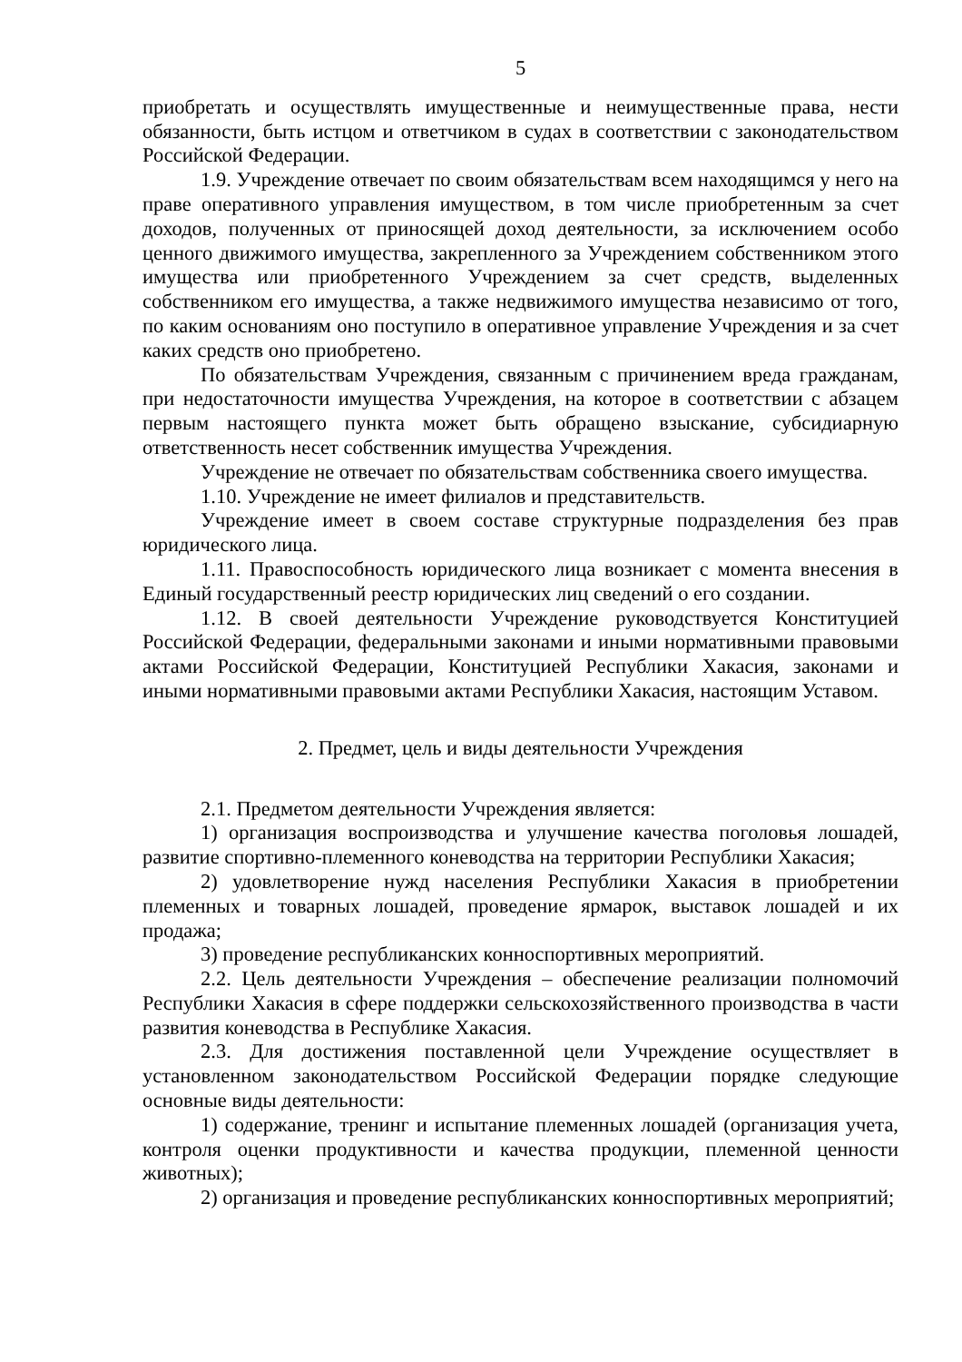5
приобретать и осуществлять имущественные и неимущественные права, нести обязанности, быть истцом и ответчиком в судах в соответствии с законодательством Российской Федерации.
1.9. Учреждение отвечает по своим обязательствам всем находящимся у него на праве оперативного управления имуществом, в том числе приобретенным за счет доходов, полученных от приносящей доход деятельности, за исключением особо ценного движимого имущества, закрепленного за Учреждением собственником этого имущества или приобретенного Учреждением за счет средств, выделенных собственником его имущества, а также недвижимого имущества независимо от того, по каким основаниям оно поступило в оперативное управление Учреждения и за счет каких средств оно приобретено.
По обязательствам Учреждения, связанным с причинением вреда гражданам, при недостаточности имущества Учреждения, на которое в соответствии с абзацем первым настоящего пункта может быть обращено взыскание, субсидиарную ответственность несет собственник имущества Учреждения.
Учреждение не отвечает по обязательствам собственника своего имущества.
1.10. Учреждение не имеет филиалов и представительств.
Учреждение имеет в своем составе структурные подразделения без прав юридического лица.
1.11. Правоспособность юридического лица возникает с момента внесения в Единый государственный реестр юридических лиц сведений о его создании.
1.12. В своей деятельности Учреждение руководствуется Конституцией Российской Федерации, федеральными законами и иными нормативными правовыми актами Российской Федерации, Конституцией Республики Хакасия, законами и иными нормативными правовыми актами Республики Хакасия, настоящим Уставом.
2. Предмет, цель и виды деятельности Учреждения
2.1. Предметом деятельности Учреждения является:
1) организация воспроизводства и улучшение качества поголовья лошадей, развитие спортивно-племенного коневодства на территории Республики Хакасия;
2) удовлетворение нужд населения Республики Хакасия в приобретении племенных и товарных лошадей, проведение ярмарок, выставок лошадей и их продажа;
3) проведение республиканских конноспортивных мероприятий.
2.2. Цель деятельности Учреждения – обеспечение реализации полномочий Республики Хакасия в сфере поддержки сельскохозяйственного производства в части развития коневодства в Республике Хакасия.
2.3. Для достижения поставленной цели Учреждение осуществляет в установленном законодательством Российской Федерации порядке следующие основные виды деятельности:
1) содержание, тренинг и испытание племенных лошадей (организация учета, контроля оценки продуктивности и качества продукции, племенной ценности животных);
2) организация и проведение республиканских конноспортивных мероприятий;